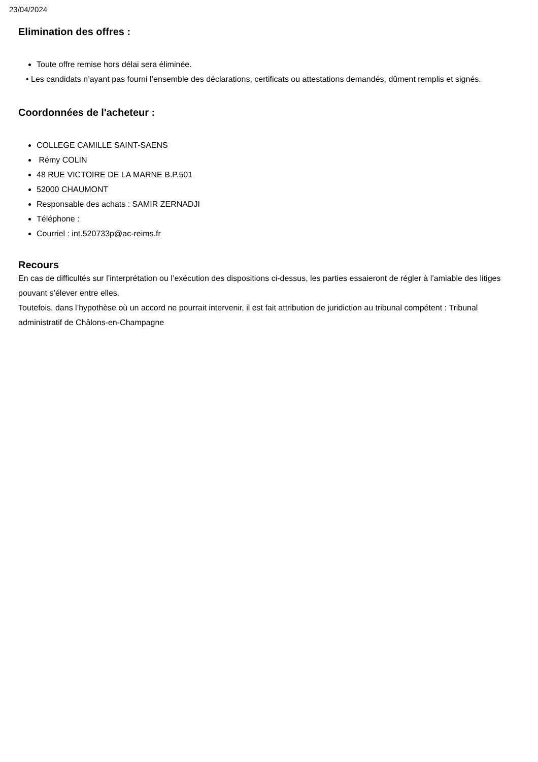23/04/2024
Elimination des offres :
Toute offre remise hors délai sera éliminée.
• Les candidats n’ayant pas fourni l’ensemble des déclarations, certificats ou attestations demandés, dûment remplis et signés.
Coordonnées de l'acheteur :
COLLEGE CAMILLE SAINT-SAENS
Rémy COLIN
48 RUE VICTOIRE DE LA MARNE B.P.501
52000 CHAUMONT
Responsable des achats : SAMIR ZERNADJI
Téléphone :
Courriel : int.520733p@ac-reims.fr
Recours
En cas de difficultés sur l’interprétation ou l’exécution des dispositions ci-dessus, les parties essaieront de régler à l’amiable des litiges pouvant s’élever entre elles.
Toutefois, dans l’hypothèse où un accord ne pourrait intervenir, il est fait attribution de juridiction au tribunal compétent : Tribunal administratif de Châlons-en-Champagne